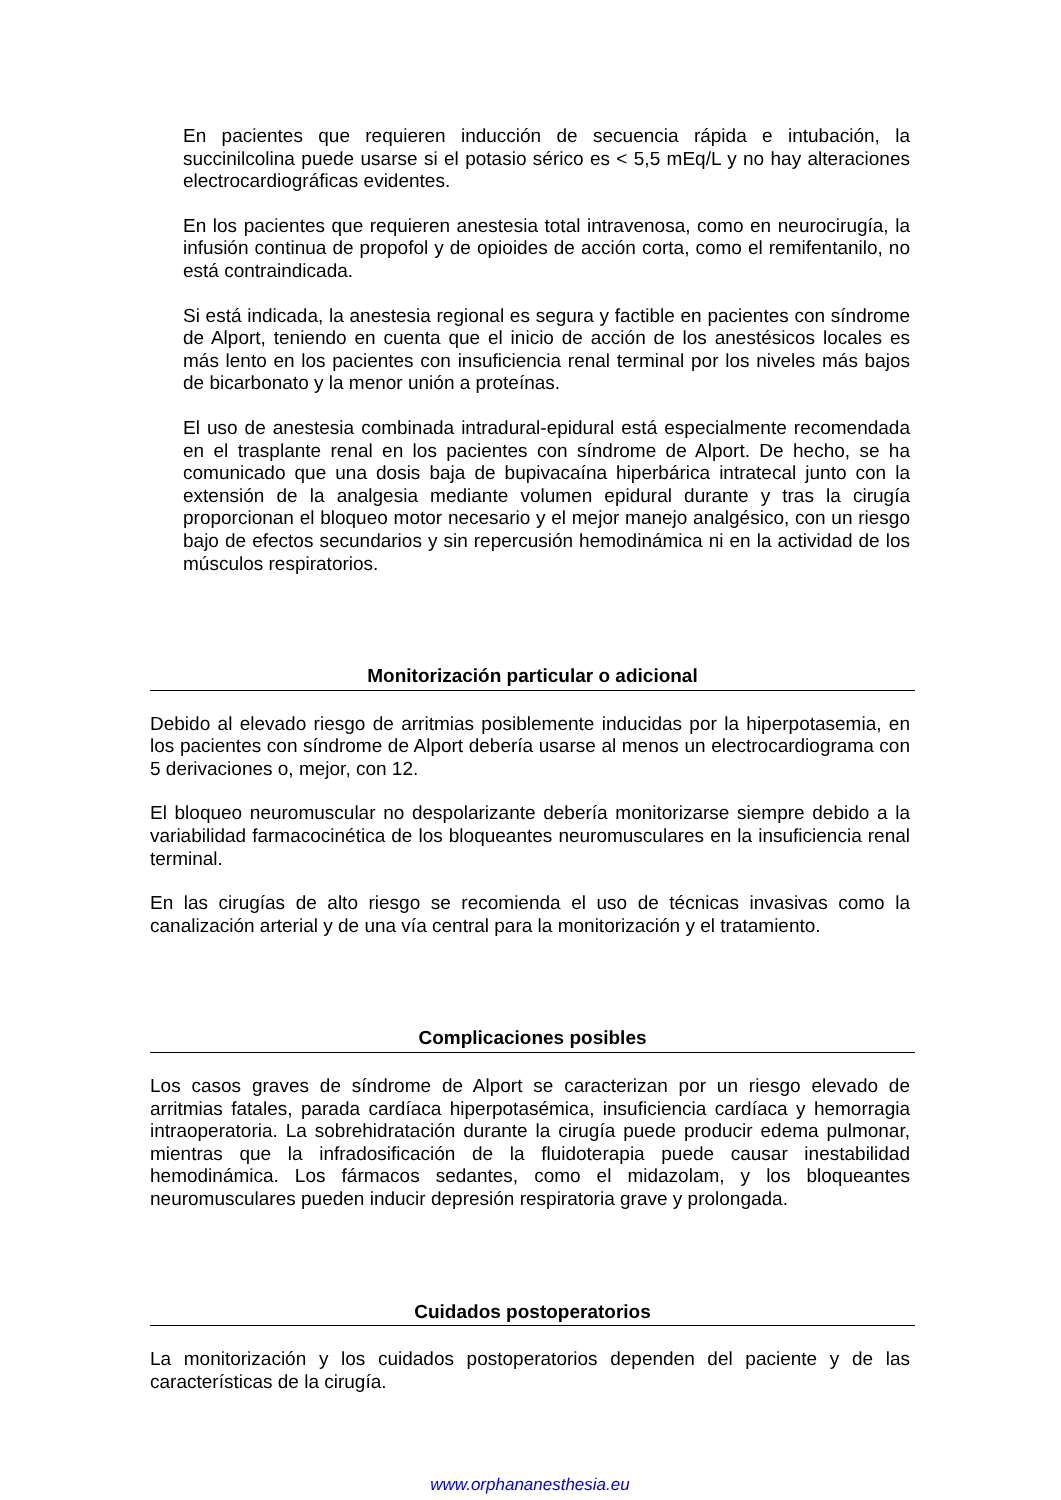En pacientes que requieren inducción de secuencia rápida e intubación, la succinilcolina puede usarse si el potasio sérico es < 5,5 mEq/L y no hay alteraciones electrocardiográficas evidentes.
En los pacientes que requieren anestesia total intravenosa, como en neurocirugía, la infusión continua de propofol y de opioides de acción corta, como el remifentanilo, no está contraindicada.
Si está indicada, la anestesia regional es segura y factible en pacientes con síndrome de Alport, teniendo en cuenta que el inicio de acción de los anestésicos locales es más lento en los pacientes con insuficiencia renal terminal por los niveles más bajos de bicarbonato y la menor unión a proteínas.
El uso de anestesia combinada intradural-epidural está especialmente recomendada en el trasplante renal en los pacientes con síndrome de Alport. De hecho, se ha comunicado que una dosis baja de bupivacaína hiperbárica intratecal junto con la extensión de la analgesia mediante volumen epidural durante y tras la cirugía proporcionan el bloqueo motor necesario y el mejor manejo analgésico, con un riesgo bajo de efectos secundarios y sin repercusión hemodinámica ni en la actividad de los músculos respiratorios.
Monitorización particular o adicional
Debido al elevado riesgo de arritmias posiblemente inducidas por la hiperpotasemia, en los pacientes con síndrome de Alport debería usarse al menos un electrocardiograma con 5 derivaciones o, mejor, con 12.
El bloqueo neuromuscular no despolarizante debería monitorizarse siempre debido a la variabilidad farmacocinética de los bloqueantes neuromusculares en la insuficiencia renal terminal.
En las cirugías de alto riesgo se recomienda el uso de técnicas invasivas como la canalización arterial y de una vía central para la monitorización y el tratamiento.
Complicaciones posibles
Los casos graves de síndrome de Alport se caracterizan por un riesgo elevado de arritmias fatales, parada cardíaca hiperpotasémica, insuficiencia cardíaca y hemorragia intraoperatoria. La sobrehidratación durante la cirugía puede producir edema pulmonar, mientras que la infradosificación de la fluidoterapia puede causar inestabilidad hemodinámica. Los fármacos sedantes, como el midazolam, y los bloqueantes neuromusculares pueden inducir depresión respiratoria grave y prolongada.
Cuidados postoperatorios
La monitorización y los cuidados postoperatorios dependen del paciente y de las características de la cirugía.
www.orphananesthesia.eu